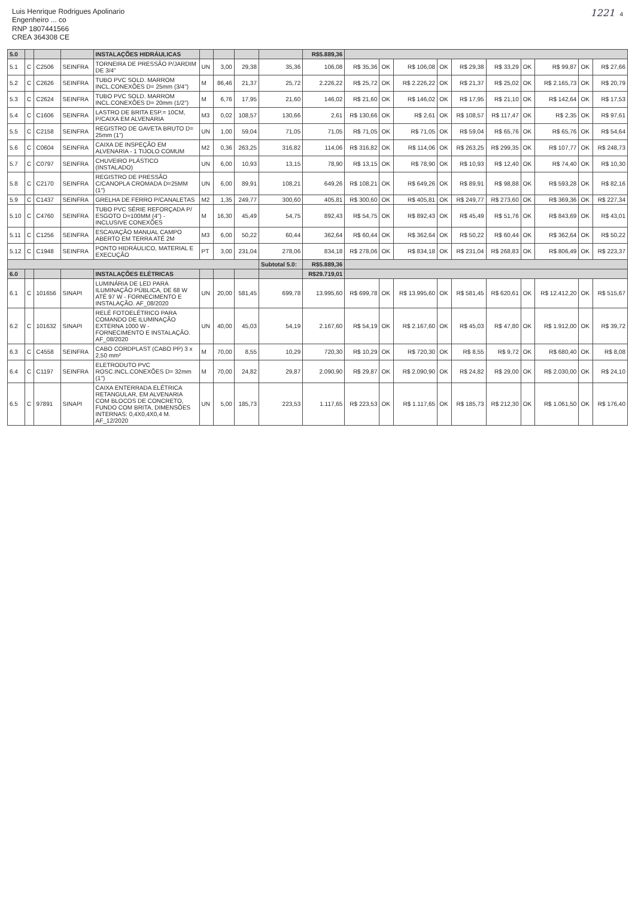Luis Henrique Rodrigues Apolinario
Engenheiro ... co
RNP 1807441566
CREA 364308 CE
1221 4
| 5.0 | | | | INSTALAÇÕES HIDRÁULICAS | | | | | R$5.889,36 | | | | | | | | | | |
| 5.1 | C | C2506 | SEINFRA | TORNEIRA DE PRESSÃO P/JARDIM DE 3/4" | UN | 3,00 | 29,38 | 35,36 | 106,08 | R$ 35,36 | OK | R$ 106,08 | OK | R$ 29,38 | R$ 33,29 | OK | R$ 99,87 | OK | R$ 27,66 |
| 5.2 | C | C2626 | SEINFRA | TUBO PVC SOLD. MARROM INCL.CONEXÕES D= 25mm (3/4") | M | 86,46 | 21,37 | 25,72 | 2.226,22 | R$ 25,72 | OK | R$ 2.226,22 | OK | R$ 21,37 | R$ 25,02 | OK | R$ 2.165,73 | OK | R$ 20,79 |
| 5.3 | C | C2624 | SEINFRA | TUBO PVC SOLD. MARROM INCL.CONEXÕES D= 20mm (1/2") | M | 6,76 | 17,95 | 21,60 | 146,02 | R$ 21,60 | OK | R$ 146,02 | OK | R$ 17,95 | R$ 21,10 | OK | R$ 142,64 | OK | R$ 17,53 |
| 5.4 | C | C1606 | SEINFRA | LASTRO DE BRITA ESP.= 10CM, P/CAIXA EM ALVENARIA | M3 | 0,02 | 108,57 | 130,66 | 2,61 | R$ 130,66 | OK | R$ 2,61 | OK | R$ 108,57 | R$ 117,47 | OK | R$ 2,35 | OK | R$ 97,61 |
| 5.5 | C | C2158 | SEINFRA | REGISTRO DE GAVETA BRUTO D= 25mm (1") | UN | 1,00 | 59,04 | 71,05 | 71,05 | R$ 71,05 | OK | R$ 71,05 | OK | R$ 59,04 | R$ 65,76 | OK | R$ 65,76 | OK | R$ 54,64 |
| 5.6 | C | C0604 | SEINFRA | CAIXA DE INSPEÇÃO EM ALVENARIA - 1 TIJOLO COMUM | M2 | 0,36 | 263,25 | 316,82 | 114,06 | R$ 316,82 | OK | R$ 114,06 | OK | R$ 263,25 | R$ 299,35 | OK | R$ 107,77 | OK | R$ 248,73 |
| 5.7 | C | C0797 | SEINFRA | CHUVEIRO PLÁSTICO (INSTALADO) | UN | 6,00 | 10,93 | 13,15 | 78,90 | R$ 13,15 | OK | R$ 78,90 | OK | R$ 10,93 | R$ 12,40 | OK | R$ 74,40 | OK | R$ 10,30 |
| 5.8 | C | C2170 | SEINFRA | REGISTRO DE PRESSÃO C/CANOPLA CROMADA D=25MM (1") | UN | 6,00 | 89,91 | 108,21 | 649,26 | R$ 108,21 | OK | R$ 649,26 | OK | R$ 89,91 | R$ 98,88 | OK | R$ 593,28 | OK | R$ 82,16 |
| 5.9 | C | C1437 | SEINFRA | GRELHA DE FERRO P/CANALETAS | M2 | 1,35 | 249,77 | 300,60 | 405,81 | R$ 300,60 | OK | R$ 405,81 | OK | R$ 249,77 | R$ 273,60 | OK | R$ 369,36 | OK | R$ 227,34 |
| 5.10 | C | C4760 | SEINFRA | TUBO PVC SÉRIE REFORÇADA P/ ESGOTO D=100MM (4") - INCLUSIVE CONEXÕES | M | 16,30 | 45,49 | 54,75 | 892,43 | R$ 54,75 | OK | R$ 892,43 | OK | R$ 45,49 | R$ 51,76 | OK | R$ 843,69 | OK | R$ 43,01 |
| 5.11 | C | C1256 | SEINFRA | ESCAVAÇÃO MANUAL CAMPO ABERTO EM TERRA ATÉ 2M | M3 | 6,00 | 50,22 | 60,44 | 362,64 | R$ 60,44 | OK | R$ 362,64 | OK | R$ 50,22 | R$ 60,44 | OK | R$ 362,64 | OK | R$ 50,22 |
| 5.12 | C | C1948 | SEINFRA | PONTO HIDRÁULICO, MATERIAL E EXECUÇÃO | PT | 3,00 | 231,04 | 278,06 | 834,18 | R$ 278,06 | OK | R$ 834,18 | OK | R$ 231,04 | R$ 268,83 | OK | R$ 806,49 | OK | R$ 223,37 |
| | | | | | | | | Subtotal 5.0: | R$5.889,36 | | | | | | | | | | |
| 6.0 | | | | INSTALAÇÕES ELÉTRICAS | | | | | R$29.719,01 | | | | | | | | | | |
| 6.1 | C | 101656 | SINAPI | LUMINÁRIA DE LED PARA ILUMINAÇÃO PÚBLICA, DE 68 W ATÉ 97 W - FORNECIMENTO E INSTALAÇÃO. AF_08/2020 | UN | 20,00 | 581,45 | 699,78 | 13.995,60 | R$ 699,78 | OK | R$ 13.995,60 | OK | R$ 581,45 | R$ 620,61 | OK | R$ 12.412,20 | OK | R$ 515,67 |
| 6.2 | C | 101632 | SINAPI | RELÉ FOTOELÉTRICO PARA COMANDO DE ILUMINAÇÃO EXTERNA 1000 W - FORNECIMENTO E INSTALAÇÃO. AF_08/2020 | UN | 40,00 | 45,03 | 54,19 | 2.167,60 | R$ 54,19 | OK | R$ 2.167,60 | OK | R$ 45,03 | R$ 47,80 | OK | R$ 1.912,00 | OK | R$ 39,72 |
| 6.3 | C | C4558 | SEINFRA | CABO CORDPLAST (CABO PP) 3 x 2,50 mm² | M | 70,00 | 8,55 | 10,29 | 720,30 | R$ 10,29 | OK | R$ 720,30 | OK | R$ 8,55 | R$ 9,72 | OK | R$ 680,40 | OK | R$ 8,08 |
| 6.4 | C | C1197 | SEINFRA | ELETRODUTO PVC ROSC.INCL.CONEXÕES D= 32mm (1") | M | 70,00 | 24,82 | 29,87 | 2.090,90 | R$ 29,87 | OK | R$ 2.090,90 | OK | R$ 24,82 | R$ 29,00 | OK | R$ 2.030,00 | OK | R$ 24,10 |
| 6.5 | C | 97891 | SINAPI | CAIXA ENTERRADA ELÉTRICA RETANGULAR, EM ALVENARIA COM BLOCOS DE CONCRETO, FUNDO COM BRITA, DIMENSÕES INTERNAS: 0,4X0,4X0,4 M. AF_12/2020 | UN | 5,00 | 185,73 | 223,53 | 1.117,65 | R$ 223,53 | OK | R$ 1.117,65 | OK | R$ 185,73 | R$ 212,30 | OK | R$ 1.061,50 | OK | R$ 176,40 |